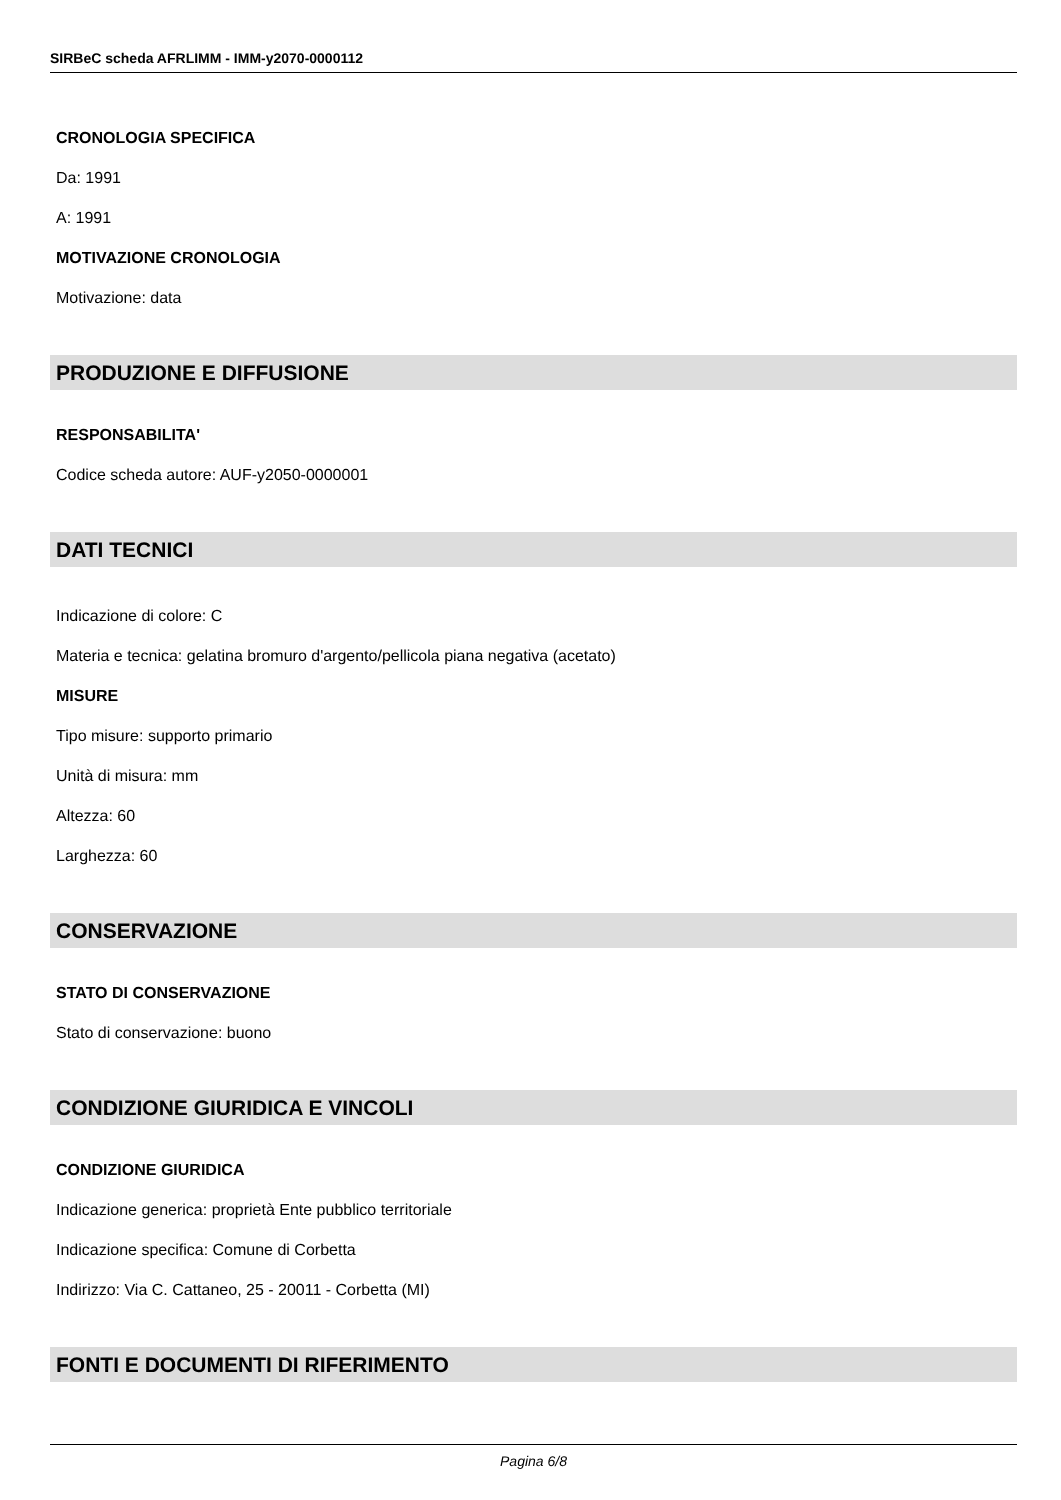SIRBeC scheda AFRLIMM - IMM-y2070-0000112
CRONOLOGIA SPECIFICA
Da: 1991
A: 1991
MOTIVAZIONE CRONOLOGIA
Motivazione: data
PRODUZIONE E DIFFUSIONE
RESPONSABILITA'
Codice scheda autore: AUF-y2050-0000001
DATI TECNICI
Indicazione di colore: C
Materia e tecnica: gelatina bromuro d'argento/pellicola piana negativa (acetato)
MISURE
Tipo misure: supporto primario
Unità di misura: mm
Altezza: 60
Larghezza: 60
CONSERVAZIONE
STATO DI CONSERVAZIONE
Stato di conservazione: buono
CONDIZIONE GIURIDICA E VINCOLI
CONDIZIONE GIURIDICA
Indicazione generica: proprietà Ente pubblico territoriale
Indicazione specifica: Comune di Corbetta
Indirizzo: Via C. Cattaneo, 25 - 20011 - Corbetta (MI)
FONTI E DOCUMENTI DI RIFERIMENTO
Pagina 6/8